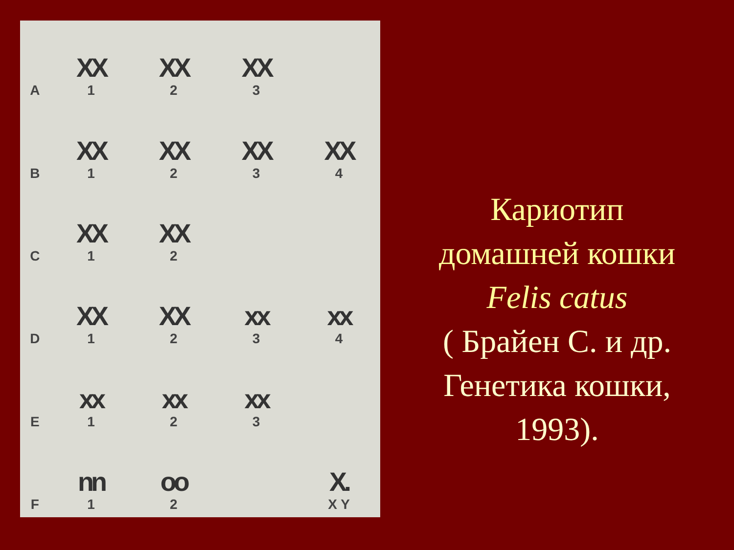| A | XX 1 | XX 2 | XX 3 | |
| B | XX 1 | XX 2 | XX 3 | XX 4 |
| C | XX 1 | XX 2 | | |
| D | XX 1 | XX 2 | xx 3 | xx 4 |
| E | xx 1 | xx 2 | xx 3 | |
| F | nn 1 | oo 2 | | X. X Y |
Кариотип
домашней кошки
Felis catus
( Брайен С. и др.
Генетика кошки,
1993).